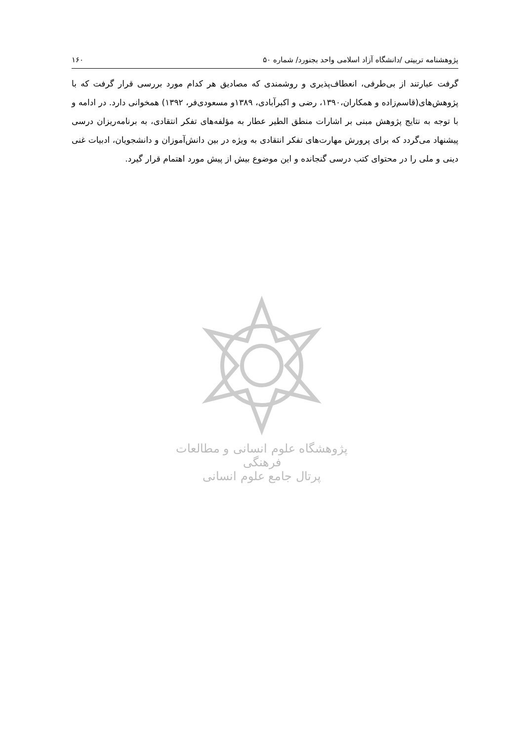پژوهشنامه تربیتی /دانشگاه آزاد اسلامی واحد بجنورد/ شماره ۵۰ ۱۶۰
گرفت عبارتند از بی‌طرفی، انعطاف‌پذیری و روشمندی که مصادیق هر کدام مورد بررسی قرار گرفت که با پژوهش‌های(قاسم‌زاده و همکاران،۱۳۹۰، رضی و اکبرآبادی، ۱۳۸۹و مسعودی‌فر، ۱۳۹۲) همخوانی دارد. در ادامه و با توجه به نتایج پژوهش مبنی بر اشارات منطق الطیر عطار به مؤلفه‌های تفکر انتقادی، به برنامه‌ریزان درسی پیشنهاد می‌گردد که برای پرورش مهارت‌های تفکر انتقادی به ویژه در بین دانش‌آموزان و دانشجویان، ادبیات غنی دینی و ملی را در محتوای کتب درسی گنجانده و این موضوع بیش از پیش مورد اهتمام قرار گیرد.
پژوهشگاه علوم انسانی و مطالعات فرهنگی
پرتال جامع علوم انسانی